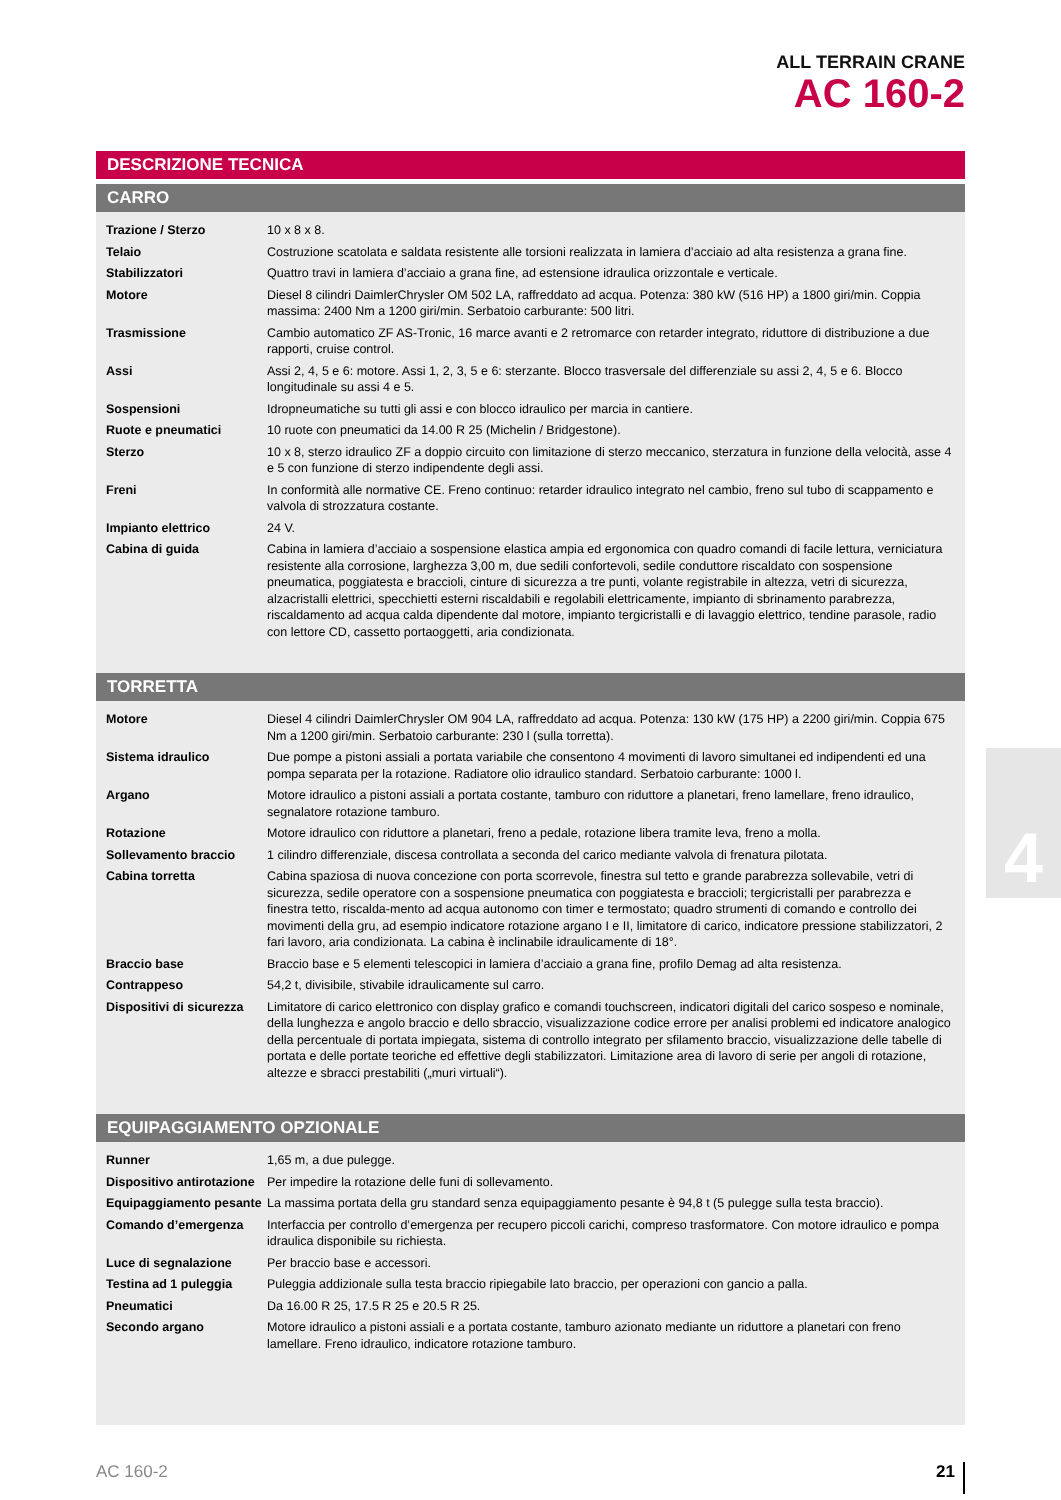ALL TERRAIN CRANE
AC 160-2
DESCRIZIONE TECNICA
CARRO
| Trazione / Sterzo | 10 x 8 x 8. |
| Telaio | Costruzione scatolata e saldata resistente alle torsioni realizzata in lamiera d’acciaio ad alta resistenza a grana fine. |
| Stabilizzatori | Quattro travi in lamiera d’acciaio a grana fine, ad estensione idraulica orizzontale e verticale. |
| Motore | Diesel 8 cilindri DaimlerChrysler OM 502 LA, raffreddato ad acqua. Potenza: 380 kW (516 HP) a 1800 giri/min. Coppia massima: 2400 Nm a 1200 giri/min. Serbatoio carburante: 500 litri. |
| Trasmissione | Cambio automatico ZF AS-Tronic, 16 marce avanti e 2 retromarce con retarder integrato, riduttore di distribuzione a due rapporti, cruise control. |
| Assi | Assi 2, 4, 5 e 6: motore. Assi 1, 2, 3, 5 e 6: sterzante. Blocco trasversale del differenziale su assi 2, 4, 5 e 6. Blocco longitudinale su assi 4 e 5. |
| Sospensioni | Idropneumatiche su tutti gli assi e con blocco idraulico per marcia in cantiere. |
| Ruote e pneumatici | 10 ruote con pneumatici da 14.00 R 25 (Michelin / Bridgestone). |
| Sterzo | 10 x 8, sterzo idraulico ZF a doppio circuito con limitazione di sterzo meccanico, sterzatura in funzione della velocità, asse 4 e 5 con funzione di sterzo indipendente degli assi. |
| Freni | In conformità alle normative CE. Freno continuo: retarder idraulico integrato nel cambio, freno sul tubo di scappamento e valvola di strozzatura costante. |
| Impianto elettrico | 24 V. |
| Cabina di guida | Cabina in lamiera d’acciaio a sospensione elastica ampia ed ergonomica con quadro comandi di facile lettura, verniciatura resistente alla corrosione, larghezza 3,00 m, due sedili confortevoli, sedile conduttore riscaldato con sospensione pneumatica, poggiatesta e braccioli, cinture di sicurezza a tre punti, volante registrabile in altezza, vetri di sicurezza, alzacristalli elettrici, specchietti esterni riscaldabili e regolabili elettricamente, impianto di sbrinamento parabrezza, riscaldamento ad acqua calda dipendente dal motore, impianto tergicristalli e di lavaggio elettrico, tendine parasole, radio con lettore CD, cassetto portaoggetti, aria condizionata. |
TORRETTA
| Motore | Diesel 4 cilindri DaimlerChrysler OM 904 LA, raffreddato ad acqua. Potenza: 130 kW (175 HP) a 2200 giri/min. Coppia 675 Nm a 1200 giri/min. Serbatoio carburante: 230 l (sulla torretta). |
| Sistema idraulico | Due pompe a pistoni assiali a portata variabile che consentono 4 movimenti di lavoro simultanei ed indipendenti ed una pompa separata per la rotazione. Radiatore olio idraulico standard. Serbatoio carburante: 1000 l. |
| Argano | Motore idraulico a pistoni assiali a portata costante, tamburo con riduttore a planetari, freno lamellare, freno idraulico, segnalatore rotazione tamburo. |
| Rotazione | Motore idraulico con riduttore a planetari, freno a pedale, rotazione libera tramite leva, freno a molla. |
| Sollevamento braccio | 1 cilindro differenziale, discesa controllata a seconda del carico mediante valvola di frenatura pilotata. |
| Cabina torretta | Cabina spaziosa di nuova concezione con porta scorrevole, finestra sul tetto e grande parabrezza sollevabile, vetri di sicurezza, sedile operatore con a sospensione pneumatica con poggiatesta e braccioli; tergicristalli per parabrezza e finestra tetto, riscalda-mento ad acqua autonomo con timer e termostato; quadro strumenti di comando e controllo dei movimenti della gru, ad esempio indicatore rotazione argano I e II, limitatore di carico, indicatore pressione stabilizzatori, 2 fari lavoro, aria condizionata. La cabina è inclinabile idraulicamente di 18°. |
| Braccio base | Braccio base e 5 elementi telescopici in lamiera d’acciaio a grana fine, profilo Demag ad alta resistenza. |
| Contrappeso | 54,2 t, divisibile, stivabile idraulicamente sul carro. |
| Dispositivi di sicurezza | Limitatore di carico elettronico con display grafico e comandi touchscreen, indicatori digitali del carico sospeso e nominale, della lunghezza e angolo braccio e dello sbraccio, visualizzazione codice errore per analisi problemi ed indicatore analogico della percentuale di portata impiegata, sistema di controllo integrato per sfilamento braccio, visualizzazione delle tabelle di portata e delle portate teoriche ed effettive degli stabilizzatori. Limitazione area di lavoro di serie per angoli di rotazione, altezze e sbracci prestabiliti („muri virtuali“). |
EQUIPAGGIAMENTO OPZIONALE
| Runner | 1,65 m, a due pulegge. |
| Dispositivo antirotazione | Per impedire la rotazione delle funi di sollevamento. |
| Equipaggiamento pesante | La massima portata della gru standard senza equipaggiamento pesante è 94,8 t (5 pulegge sulla testa braccio). |
| Comando d’emergenza | Interfaccia per controllo d’emergenza per recupero piccoli carichi, compreso trasformatore. Con motore idraulico e pompa idraulica disponibile su richiesta. |
| Luce di segnalazione | Per braccio base e accessori. |
| Testina ad 1 puleggia | Puleggia addizionale sulla testa braccio ripiegabile lato braccio, per operazioni con gancio a palla. |
| Pneumatici | Da 16.00 R 25, 17.5 R 25 e 20.5 R 25. |
| Secondo argano | Motore idraulico a pistoni assiali e a portata costante, tamburo azionato mediante un riduttore a planetari con freno lamellare. Freno idraulico, indicatore rotazione tamburo. |
4
AC 160-2 21